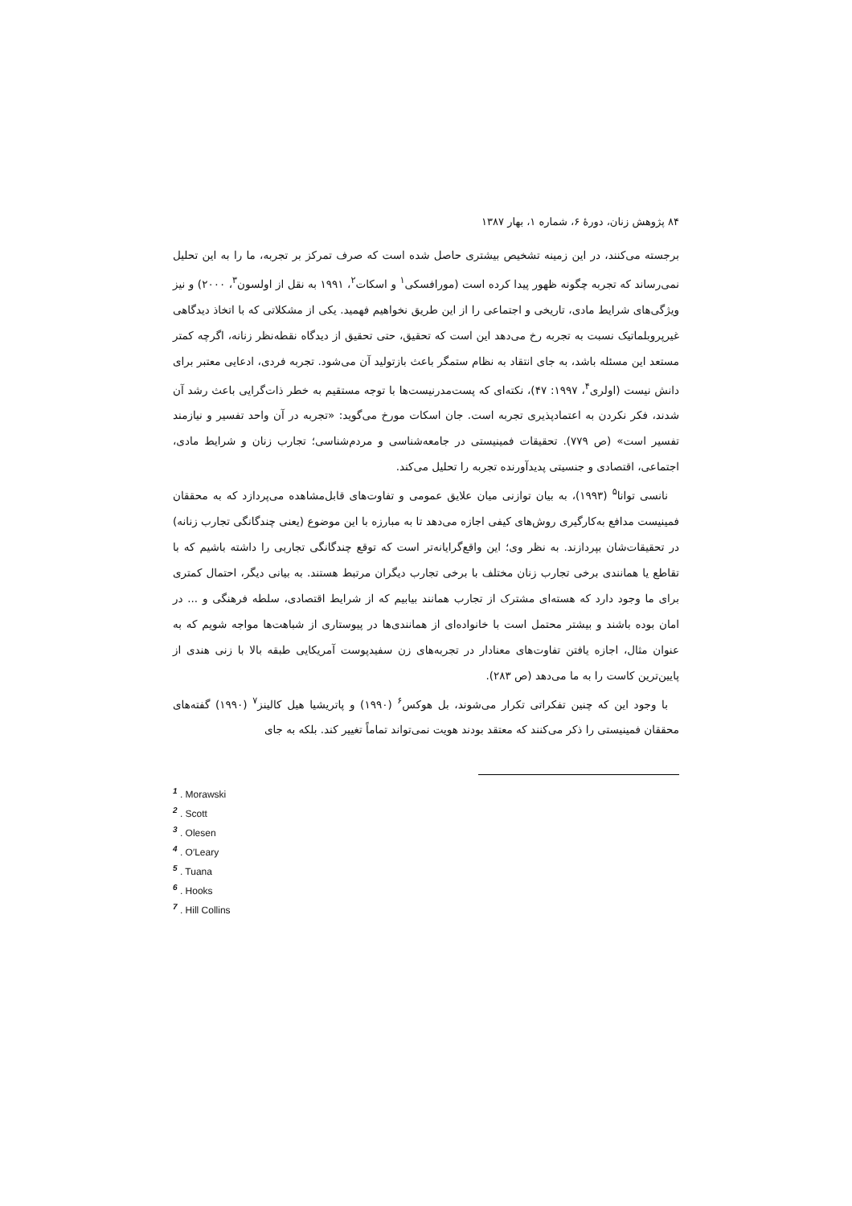۸۴ پژوهش زنان، دورهٔ ۶، شماره ۱، بهار ۱۳۸۷
برجسته می‌کنند، در این زمینه تشخیص بیشتری حاصل شده است که صرف تمرکز بر تجربه، ما را به این تحلیل نمی‌رساند که تجربه چگونه ظهور پیدا کرده است (مورافسکی<sup>۱</sup> و اسکات<sup>۲</sup>، ۱۹۹۱ به نقل از اولسون<sup>۳</sup>، ۲۰۰۰) و نیز ویژگی‌های شرایط مادی، تاریخی و اجتماعی را از این طریق نخواهیم فهمید. یکی از مشکلاتی که با اتخاذ دیدگاهی غیرپروبلماتیک نسبت به تجربه رخ می‌دهد این است که تحقیق، حتی تحقیق از دیدگاه نقطه‌نظر زنانه، اگرچه کمتر مستعد این مسئله باشد، به جای انتقاد به نظام ستمگر باعث بازتولید آن می‌شود. تجربه فردی، ادعایی معتبر برای دانش نیست (اولری<sup>۴</sup>، ۱۹۹۷: ۴۷)، نکته‌ای که پست‌مدرنیست‌ها با توجه مستقیم به خطر ذات‌گرایی باعث رشد آن شدند، فکر نکردن به اعتمادپذیری تجربه است. جان اسکات مورخ می‌گوید: «تجربه در آن واحد تفسیر و نیازمند تفسیر است» (ص ۷۷۹). تحقیقات فمینیستی در جامعه‌شناسی و مردم‌شناسی؛ تجارب زنان و شرایط مادی، اجتماعی، اقتصادی و جنسیتی پدیدآورنده تجربه را تحلیل می‌کند.
نانسی توانا<sup>۵</sup> (۱۹۹۳)، به بیان توازنی میان علایق عمومی و تفاوت‌های قابل‌مشاهده می‌پردازد که به محققان فمینیست مدافع به‌کارگیری روش‌های کیفی اجازه می‌دهد تا به مبارزه با این موضوع (یعنی چندگانگی تجارب زنانه) در تحقیقات‌شان بپردازند. به نظر وی؛ این واقع‌گرایانه‌تر است که توقع چندگانگی تجاربی را داشته باشیم که با تقاطع یا همانندی برخی تجارب زنان مختلف با برخی تجارب دیگران مرتبط هستند. به بیانی دیگر، احتمال کمتری برای ما وجود دارد که هسته‌ای مشترک از تجارب همانند بیابیم که از شرایط اقتصادی، سلطه فرهنگی و ... در امان بوده باشند و بیشتر محتمل است با خانواده‌ای از همانندی‌ها در پیوستاری از شباهت‌ها مواجه شویم که به عنوان مثال، اجازه یافتن تفاوت‌های معنادار در تجربه‌های زن سفیدپوست آمریکایی طبقه بالا با زنی هندی از پایین‌ترین کاست را به ما می‌دهد (ص ۲۸۳).
با وجود این که چنین تفکراتی تکرار می‌شوند، بل هوکس<sup>۶</sup> (۱۹۹۰) و پاتریشیا هیل کالینز<sup>۷</sup> (۱۹۹۰) گفته‌های محققان فمینیستی را ذکر می‌کنند که معتقد بودند هویت نمی‌تواند تماماً تغییر کند. بلکه به جای
<sup>1</sup> . Morawski
<sup>2</sup> . Scott
<sup>3</sup> . Olesen
<sup>4</sup> . O′Leary
<sup>5</sup> . Tuana
<sup>6</sup> . Hooks
<sup>7</sup> . Hill Collins